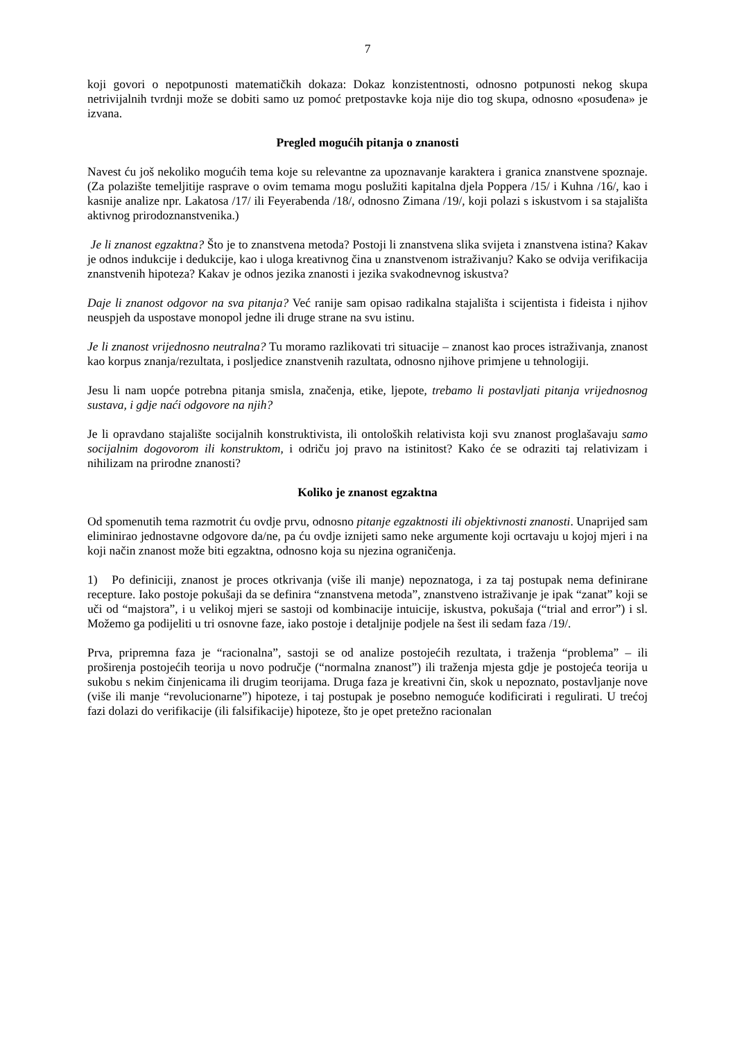7
koji govori o nepotpunosti matematičkih dokaza: Dokaz konzistentnosti, odnosno potpunosti nekog skupa netrivijalnih tvrdnji može se dobiti samo uz pomoć pretpostavke koja nije dio tog skupa, odnosno «posuđena» je izvana.
Pregled mogućih pitanja o znanosti
Navest ću još nekoliko mogućih tema koje su relevantne za upoznavanje karaktera i granica znanstvene spoznaje. (Za polazište temeljitije rasprave o ovim temama mogu poslužiti kapitalna djela Poppera /15/ i Kuhna /16/, kao i kasnije analize npr. Lakatosa /17/ ili Feyerabenda /18/, odnosno Zimana /19/, koji polazi s iskustvom i sa stajališta aktivnog prirodoznanstvenika.)
Je li znanost egzaktna? Što je to znanstvena metoda? Postoji li znanstvena slika svijeta i znanstvena istina? Kakav je odnos indukcije i dedukcije, kao i uloga kreativnog čina u znanstvenom istraživanju? Kako se odvija verifikacija znanstvenih hipoteza? Kakav je odnos jezika znanosti i jezika svakodnevnog iskustva?
Daje li znanost odgovor na sva pitanja? Već ranije sam opisao radikalna stajališta i scijentista i fideista i njihov neuspjeh da uspostave monopol jedne ili druge strane na svu istinu.
Je li znanost vrijednosno neutralna? Tu moramo razlikovati tri situacije – znanost kao proces istraživanja, znanost kao korpus znanja/rezultata, i posljedice znanstvenih razultata, odnosno njihove primjene u tehnologiji.
Jesu li nam uopće potrebna pitanja smisla, značenja, etike, ljepote, trebamo li postavljati pitanja vrijednosnog sustava, i gdje naći odgovore na njih?
Je li opravdano stajalište socijalnih konstruktivista, ili ontoloških relativista koji svu znanost proglašavaju samo socijalnim dogovorom ili konstruktom, i odriču joj pravo na istinitost? Kako će se odraziti taj relativizam i nihilizam na prirodne znanosti?
Koliko je znanost egzaktna
Od spomenutih tema razmotrit ću ovdje prvu, odnosno pitanje egzaktnosti ili objektivnosti znanosti. Unaprijed sam eliminirao jednostavne odgovore da/ne, pa ću ovdje iznijeti samo neke argumente koji ocrtavaju u kojoj mjeri i na koji način znanost može biti egzaktna, odnosno koja su njezina ograničenja.
1) Po definiciji, znanost je proces otkrivanja (više ili manje) nepoznatoga, i za taj postupak nema definirane recepture. Iako postoje pokušaji da se definira “znanstvena metoda”, znanstveno istraživanje je ipak “zanat” koji se uči od “majstora”, i u velikoj mjeri se sastoji od kombinacije intuicije, iskustva, pokušaja (“trial and error”) i sl. Možemo ga podijeliti u tri osnovne faze, iako postoje i detaljnije podjele na šest ili sedam faza /19/.
Prva, pripremna faza je “racionalna”, sastoji se od analize postojećih rezultata, i traženja “problema” – ili proširenja postojećih teorija u novo područje (“normalna znanost”) ili traženja mjesta gdje je postojeća teorija u sukobu s nekim činjenicama ili drugim teorijama. Druga faza je kreativni čin, skok u nepoznato, postavljanje nove (više ili manje “revolucionarne”) hipoteze, i taj postupak je posebno nemoguće kodificirati i regulirati. U trećoj fazi dolazi do verifikacije (ili falsifikacije) hipoteze, što je opet pretežno racionalan